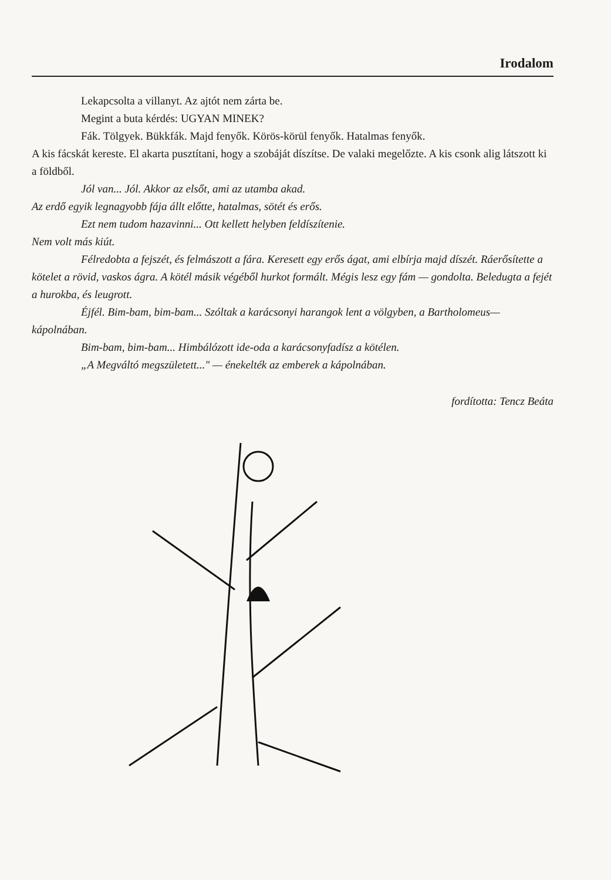Irodalom
Lekapcsolta a villanyt. Az ajtót nem zárta be.
Megint a buta kérdés: UGYAN MINEK?
Fák. Tölgyek. Bükkfák. Majd fenyők. Körös-körül fenyők. Hatalmas fenyők.
A kis fácskát kereste. El akarta pusztítani, hogy a szobáját díszítse. De valaki megelőzte. A kis csonk alig látszott ki a földből.
Jól van... Jól. Akkor az elsőt, ami az utamba akad.
Az erdő egyik legnagyobb fája állt előtte, hatalmas, sötét és erős.
Ezt nem tudom hazavinni... Ott kellett helyben feldíszítenie.
Nem volt más kiút.
Félredobta a fejszét, és felmászott a fára. Keresett egy erős ágat, ami elbírja majd díszét. Ráerősítette a kötelet a rövid, vaskos ágra. A kötél másik végéből hurkot formált. Mégis lesz egy fám — gondolta. Beledugta a fejét a hurokba, és leugrott.
Éjfél. Bim-bam, bim-bam... Szóltak a karácsonyi harangok lent a völgyben, a Bartholomeus—kápolnában.
Bim-bam, bim-bam... Himbálózott ide-oda a karácsonyfadísz a kötélen.
„A Megváltó megszületett..." — énekelték az emberek a kápolnában.
fordította: Tencz Beáta